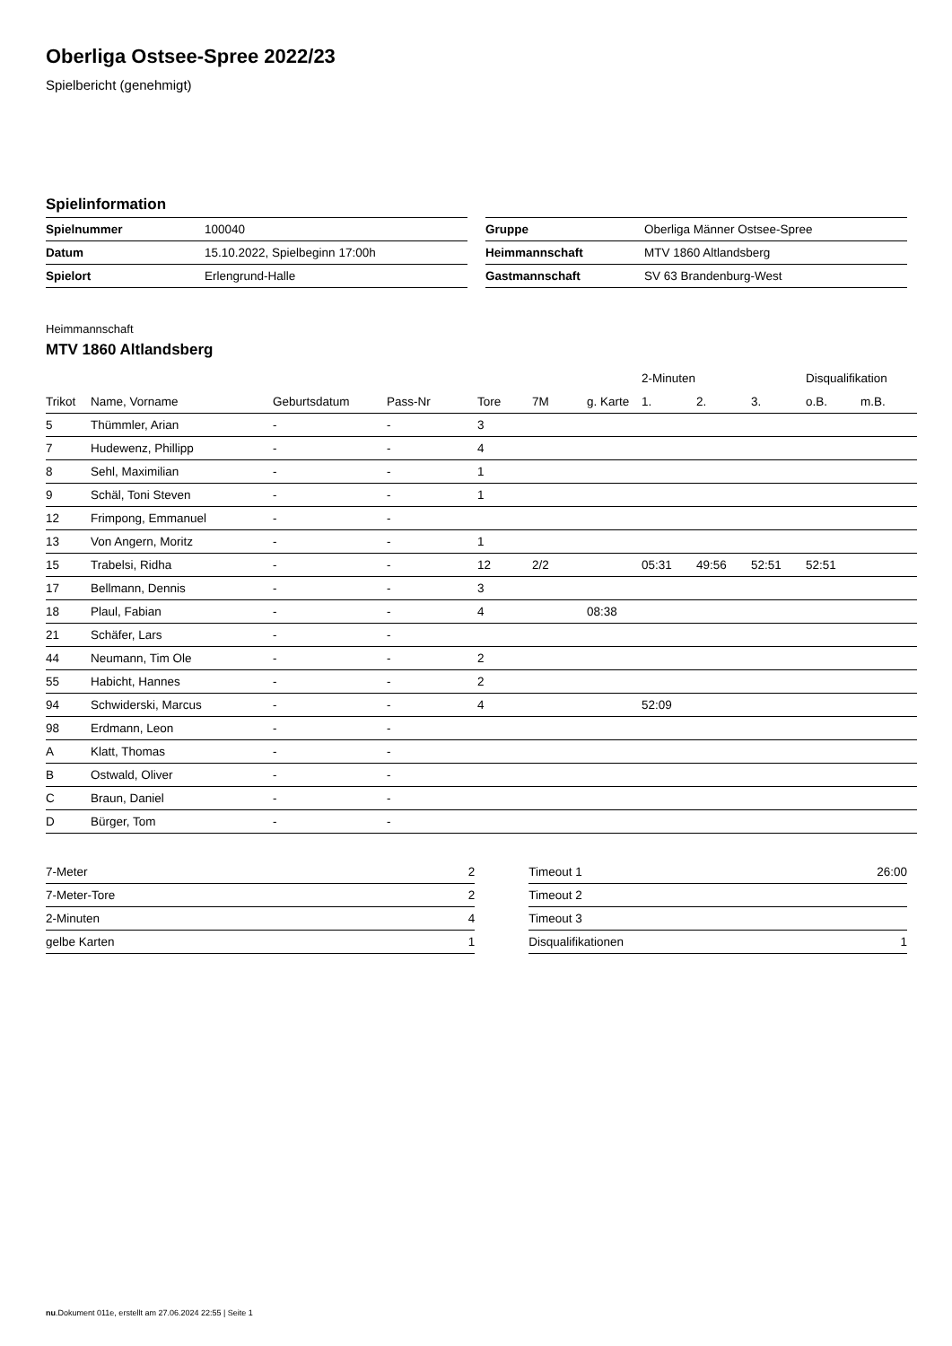Oberliga Ostsee-Spree 2022/23
Spielbericht (genehmigt)
Spielinformation
| Spielnummer | 100040 |
| Datum | 15.10.2022, Spielbeginn 17:00h |
| Spielort | Erlengrund-Halle |
| Gruppe | Oberliga Männer Ostsee-Spree |
| Heimmannschaft | MTV 1860 Altlandsberg |
| Gastmannschaft | SV 63 Brandenburg-West |
Heimmannschaft
MTV 1860 Altlandsberg
| | | | | | | | 2-Minuten | | | Disqualifikation | |
| --- | --- | --- | --- | --- | --- | --- | --- | --- | --- | --- | --- |
| Trikot | Name, Vorname | Geburtsdatum | Pass-Nr | Tore | 7M | g. Karte | 1. | 2. | 3. | o.B. | m.B. |
| 5 | Thümmler, Arian | - | - | 3 | | | | | | | |
| 7 | Hudewenz, Phillipp | - | - | 4 | | | | | | | |
| 8 | Sehl, Maximilian | - | - | 1 | | | | | | | |
| 9 | Schäl, Toni Steven | - | - | 1 | | | | | | | |
| 12 | Frimpong, Emmanuel | - | - | | | | | | | | |
| 13 | Von Angern, Moritz | - | - | 1 | | | | | | | |
| 15 | Trabelsi, Ridha | - | - | 12 | 2/2 | | 05:31 | 49:56 | 52:51 | 52:51 | |
| 17 | Bellmann, Dennis | - | - | 3 | | | | | | | |
| 18 | Plaul, Fabian | - | - | 4 | | 08:38 | | | | | |
| 21 | Schäfer, Lars | - | - | | | | | | | | |
| 44 | Neumann, Tim Ole | - | - | 2 | | | | | | | |
| 55 | Habicht, Hannes | - | - | 2 | | | | | | | |
| 94 | Schwiderski, Marcus | - | - | 4 | | | 52:09 | | | | |
| 98 | Erdmann, Leon | - | - | | | | | | | | |
| A | Klatt, Thomas | - | - | | | | | | | | |
| B | Ostwald, Oliver | - | - | | | | | | | | |
| C | Braun, Daniel | - | - | | | | | | | | |
| D | Bürger, Tom | - | - | | | | | | | | |
| 7-Meter | 2 |
| 7-Meter-Tore | 2 |
| 2-Minuten | 4 |
| gelbe Karten | 1 |
| Timeout 1 | 26:00 |
| Timeout 2 | |
| Timeout 3 | |
| Disqualifikationen | 1 |
nu.Dokument 011e, erstellt am 27.06.2024 22:55 | Seite 1